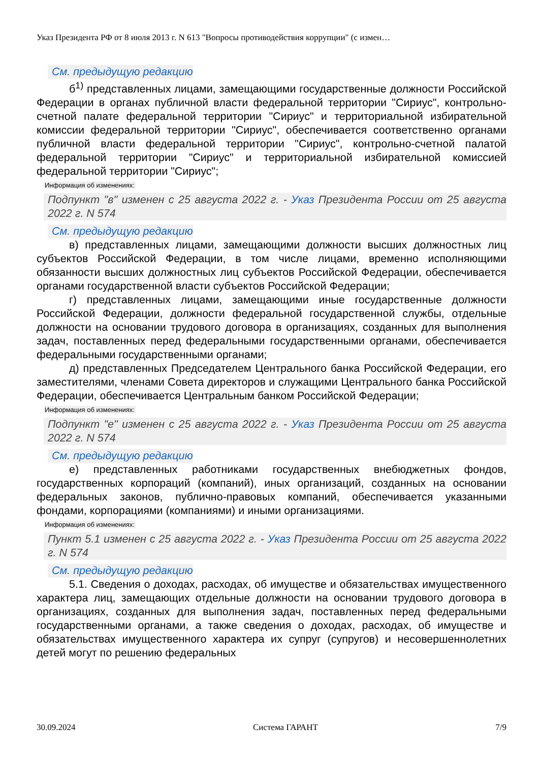Указ Президента РФ от 8 июля 2013 г. N 613 "Вопросы противодействия коррупции" (с измен…
См. предыдущую редакцию
б<sup>1)</sup> представленных лицами, замещающими государственные должности Российской Федерации в органах публичной власти федеральной территории "Сириус", контрольно-счетной палате федеральной территории "Сириус" и территориальной избирательной комиссии федеральной территории "Сириус", обеспечивается соответственно органами публичной власти федеральной территории "Сириус", контрольно-счетной палатой федеральной территории "Сириус" и территориальной избирательной комиссией федеральной территории "Сириус";
Информация об изменениях:
Подпункт "в" изменен с 25 августа 2022 г. - Указ Президента России от 25 августа 2022 г. N 574
См. предыдущую редакцию
в) представленных лицами, замещающими должности высших должностных лиц субъектов Российской Федерации, в том числе лицами, временно исполняющими обязанности высших должностных лиц субъектов Российской Федерации, обеспечивается органами государственной власти субъектов Российской Федерации;
г) представленных лицами, замещающими иные государственные должности Российской Федерации, должности федеральной государственной службы, отдельные должности на основании трудового договора в организациях, созданных для выполнения задач, поставленных перед федеральными государственными органами, обеспечивается федеральными государственными органами;
д) представленных Председателем Центрального банка Российской Федерации, его заместителями, членами Совета директоров и служащими Центрального банка Российской Федерации, обеспечивается Центральным банком Российской Федерации;
Информация об изменениях:
Подпункт "е" изменен с 25 августа 2022 г. - Указ Президента России от 25 августа 2022 г. N 574
См. предыдущую редакцию
е) представленных работниками государственных внебюджетных фондов, государственных корпораций (компаний), иных организаций, созданных на основании федеральных законов, публично-правовых компаний, обеспечивается указанными фондами, корпорациями (компаниями) и иными организациями.
Информация об изменениях:
Пункт 5.1 изменен с 25 августа 2022 г. - Указ Президента России от 25 августа 2022 г. N 574
См. предыдущую редакцию
5.1. Сведения о доходах, расходах, об имуществе и обязательствах имущественного характера лиц, замещающих отдельные должности на основании трудового договора в организациях, созданных для выполнения задач, поставленных перед федеральными государственными органами, а также сведения о доходах, расходах, об имуществе и обязательствах имущественного характера их супруг (супругов) и несовершеннолетних детей могут по решению федеральных
30.09.2024 Система ГАРАНТ 7/9